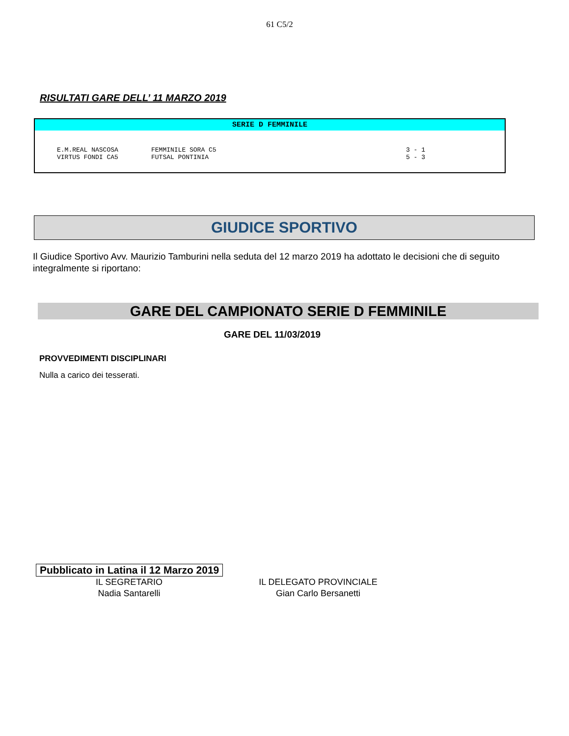61 C5/2
RISULTATI GARE DELL’ 11 MARZO 2019
SERIE D FEMMINILE
| E.M.REAL NASCOSA | FEMMINILE SORA C5 | 3 - 1 |
| VIRTUS FONDI CA5 | FUTSAL PONTINIA | 5 - 3 |
GIUDICE SPORTIVO
Il Giudice Sportivo Avv. Maurizio Tamburini nella seduta del 12 marzo 2019 ha adottato le decisioni che di seguito integralmente si riportano:
GARE DEL CAMPIONATO SERIE D FEMMINILE
GARE DEL 11/03/2019
PROVVEDIMENTI DISCIPLINARI
Nulla a carico dei tesserati.
Pubblicato in Latina il 12 Marzo 2019
IL SEGRETARIO
Nadia Santarelli
IL DELEGATO PROVINCIALE
Gian Carlo Bersanetti